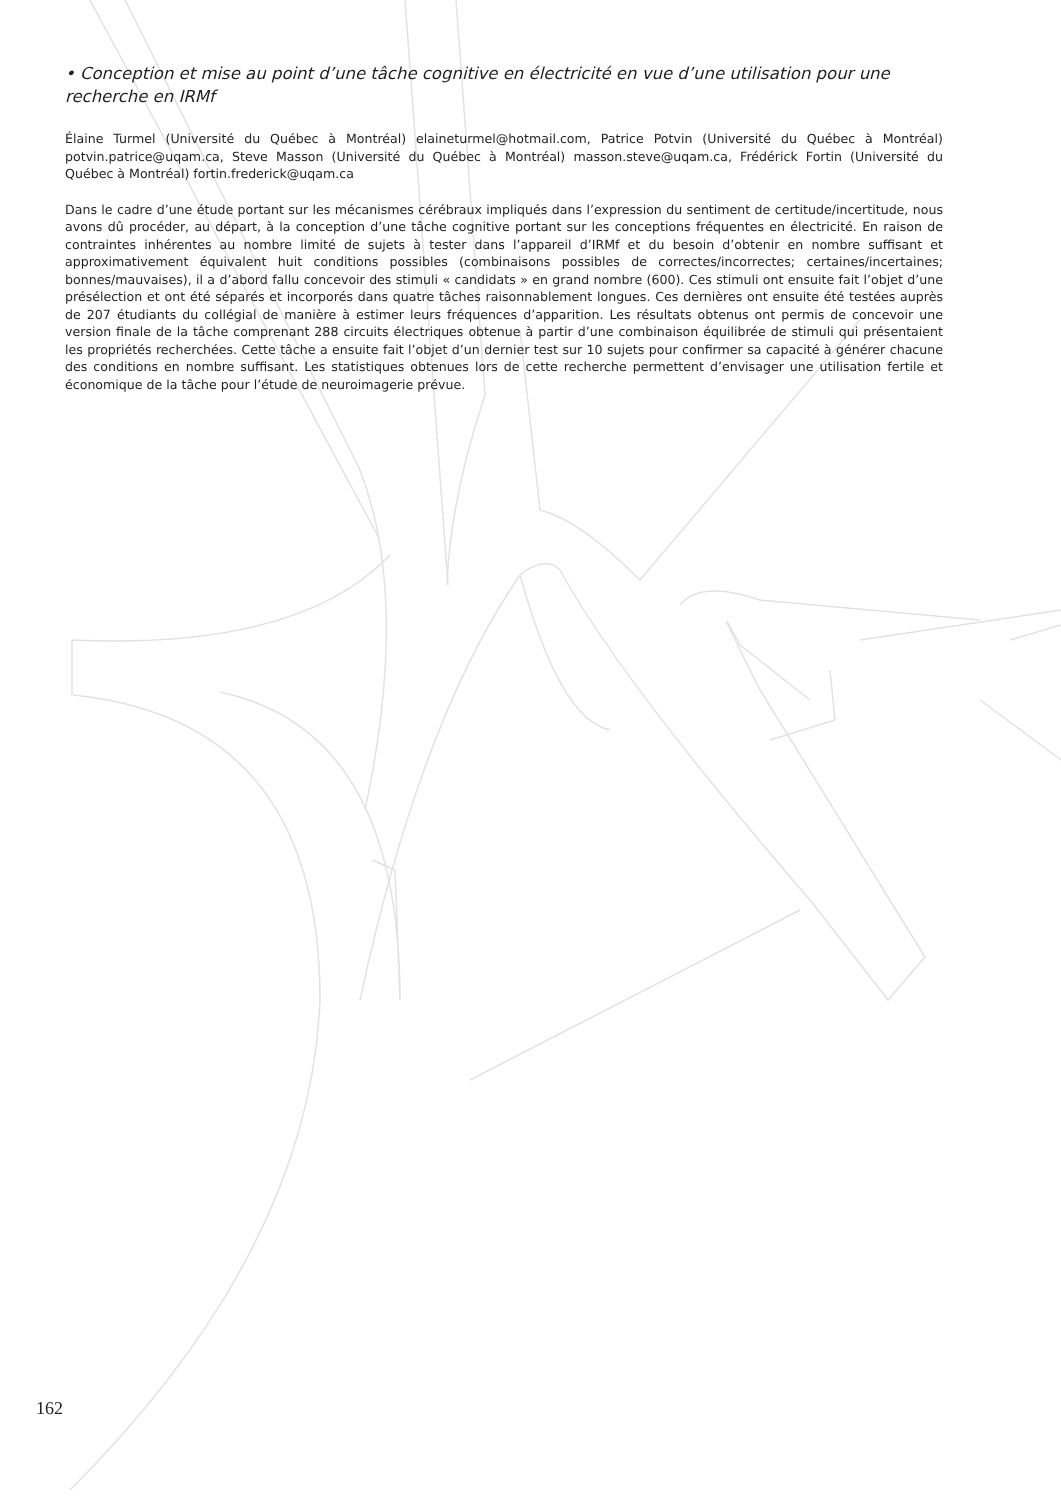• Conception et mise au point d’une tâche cognitive en électricité en vue d’une utilisation pour une recherche en IRMf
Élaine Turmel (Université du Québec à Montréal) elaineturmel@hotmail.com, Patrice Potvin (Université du Québec à Montréal) potvin.patrice@uqam.ca, Steve Masson (Université du Québec à Montréal) masson.steve@uqam.ca, Frédérick Fortin (Université du Québec à Montréal) fortin.frederick@uqam.ca
Dans le cadre d’une étude portant sur les mécanismes cérébraux impliqués dans l’expression du sentiment de certitude/incertitude, nous avons dû procéder, au départ, à la conception d’une tâche cognitive portant sur les conceptions fréquentes en électricité. En raison de contraintes inhérentes au nombre limité de sujets à tester dans l’appareil d’IRMf et du besoin d’obtenir en nombre suffisant et approximativement équivalent huit conditions possibles (combinaisons possibles de correctes/incorrectes; certaines/incertaines; bonnes/mauvaises), il a d’abord fallu concevoir des stimuli « candidats » en grand nombre (600). Ces stimuli ont ensuite fait l’objet d’une présélection et ont été séparés et incorporés dans quatre tâches raisonnablement longues. Ces dernières ont ensuite été testées auprès de 207 étudiants du collégial de manière à estimer leurs fréquences d’apparition. Les résultats obtenus ont permis de concevoir une version finale de la tâche comprenant 288 circuits électriques obtenue à partir d’une combinaison équilibrée de stimuli qui présentaient les propriétés recherchées. Cette tâche a ensuite fait l’objet d’un dernier test sur 10 sujets pour confirmer sa capacité à générer chacune des conditions en nombre suffisant. Les statistiques obtenues lors de cette recherche permettent d’envisager une utilisation fertile et économique de la tâche pour l’étude de neuroimagerie prévue.
162